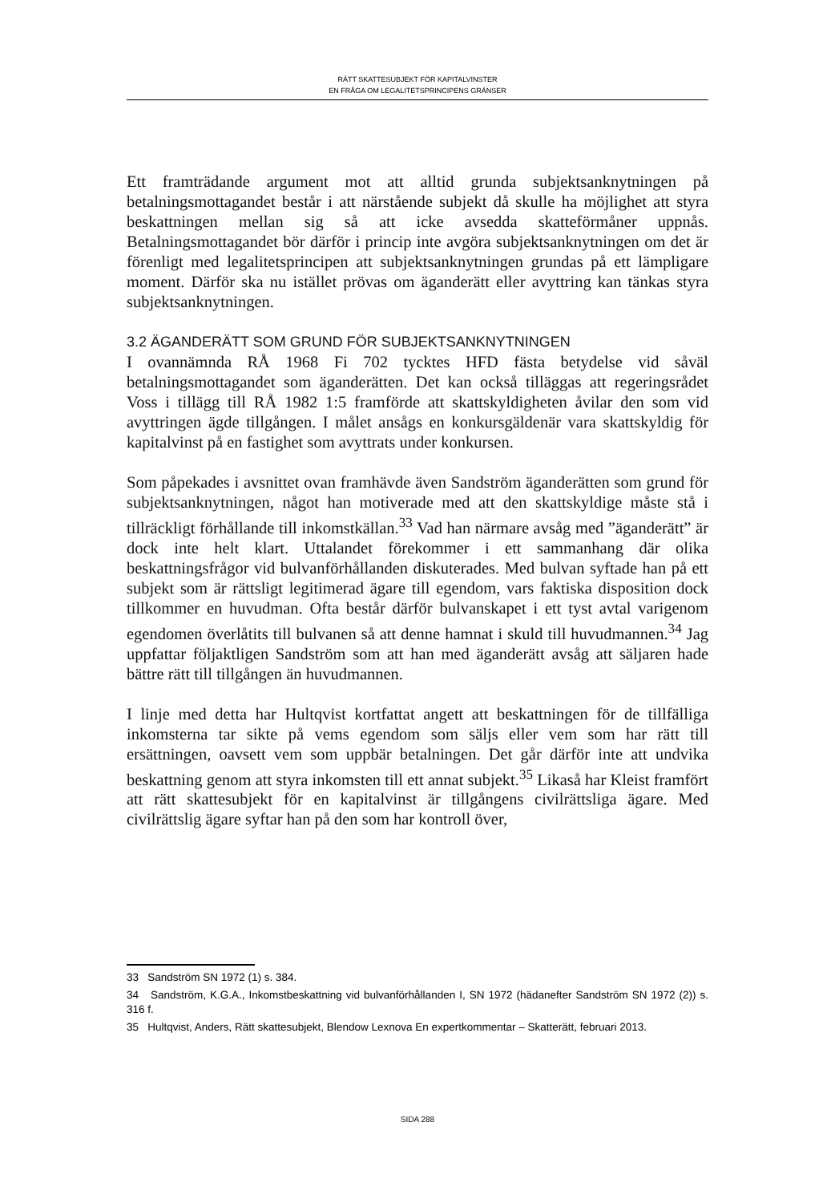RÄTT SKATTESUBJEKT FÖR KAPITALVINSTER
EN FRÅGA OM LEGALITETSPRINCIPENS GRÄNSER
Ett framträdande argument mot att alltid grunda subjektsanknytningen på betalningsmottagandet består i att närstående subjekt då skulle ha möjlighet att styra beskattningen mellan sig så att icke avsedda skatteförmåner uppnås. Betalningsmottagandet bör därför i princip inte avgöra subjektsanknytningen om det är förenligt med legalitetsprincipen att subjektsanknytningen grundas på ett lämpligare moment. Därför ska nu istället prövas om äganderätt eller avyttring kan tänkas styra subjektsanknytningen.
3.2 ÄGANDERÄTT SOM GRUND FÖR SUBJEKTSANKNYTNINGEN
I ovannämnda RÅ 1968 Fi 702 tycktes HFD fästa betydelse vid såväl betalningsmottagandet som äganderätten. Det kan också tilläggas att regeringsrådet Voss i tillägg till RÅ 1982 1:5 framförde att skattskyldigheten åvilar den som vid avyttringen ägde tillgången. I målet ansågs en konkursgäldenär vara skattskyldig för kapitalvinst på en fastighet som avyttrats under konkursen.
Som påpekades i avsnittet ovan framhävde även Sandström äganderätten som grund för subjektsanknytningen, något han motiverade med att den skattskyldige måste stå i tillräckligt förhållande till inkomstkällan.<sup>33</sup> Vad han närmare avsåg med ”äganderätt” är dock inte helt klart. Uttalandet förekommer i ett sammanhang där olika beskattningsfrågor vid bulvanförhållanden diskuterades. Med bulvan syftade han på ett subjekt som är rättsligt legitimerad ägare till egendom, vars faktiska disposition dock tillkommer en huvudman. Ofta består därför bulvanskapet i ett tyst avtal varigenom egendomen överlåtits till bulvanen så att denne hamnat i skuld till huvudmannen.<sup>34</sup> Jag uppfattar följaktligen Sandström som att han med äganderätt avsåg att säljaren hade bättre rätt till tillgången än huvudmannen.
I linje med detta har Hultqvist kortfattat angett att beskattningen för de tillfälliga inkomsterna tar sikte på vems egendom som säljs eller vem som har rätt till ersättningen, oavsett vem som uppbär betalningen. Det går därför inte att undvika beskattning genom att styra inkomsten till ett annat subjekt.<sup>35</sup> Likaså har Kleist framfört att rätt skattesubjekt för en kapitalvinst är tillgångens civilrättsliga ägare. Med civilrättslig ägare syftar han på den som har kontroll över,
33 Sandström SN 1972 (1) s. 384.
34 Sandström, K.G.A., Inkomstbeskattning vid bulvanförhållanden I, SN 1972 (hädanefter Sandström SN 1972 (2)) s. 316 f.
35 Hultqvist, Anders, Rätt skattesubjekt, Blendow Lexnova En expertkommentar – Skatterätt, februari 2013.
SIDA 288